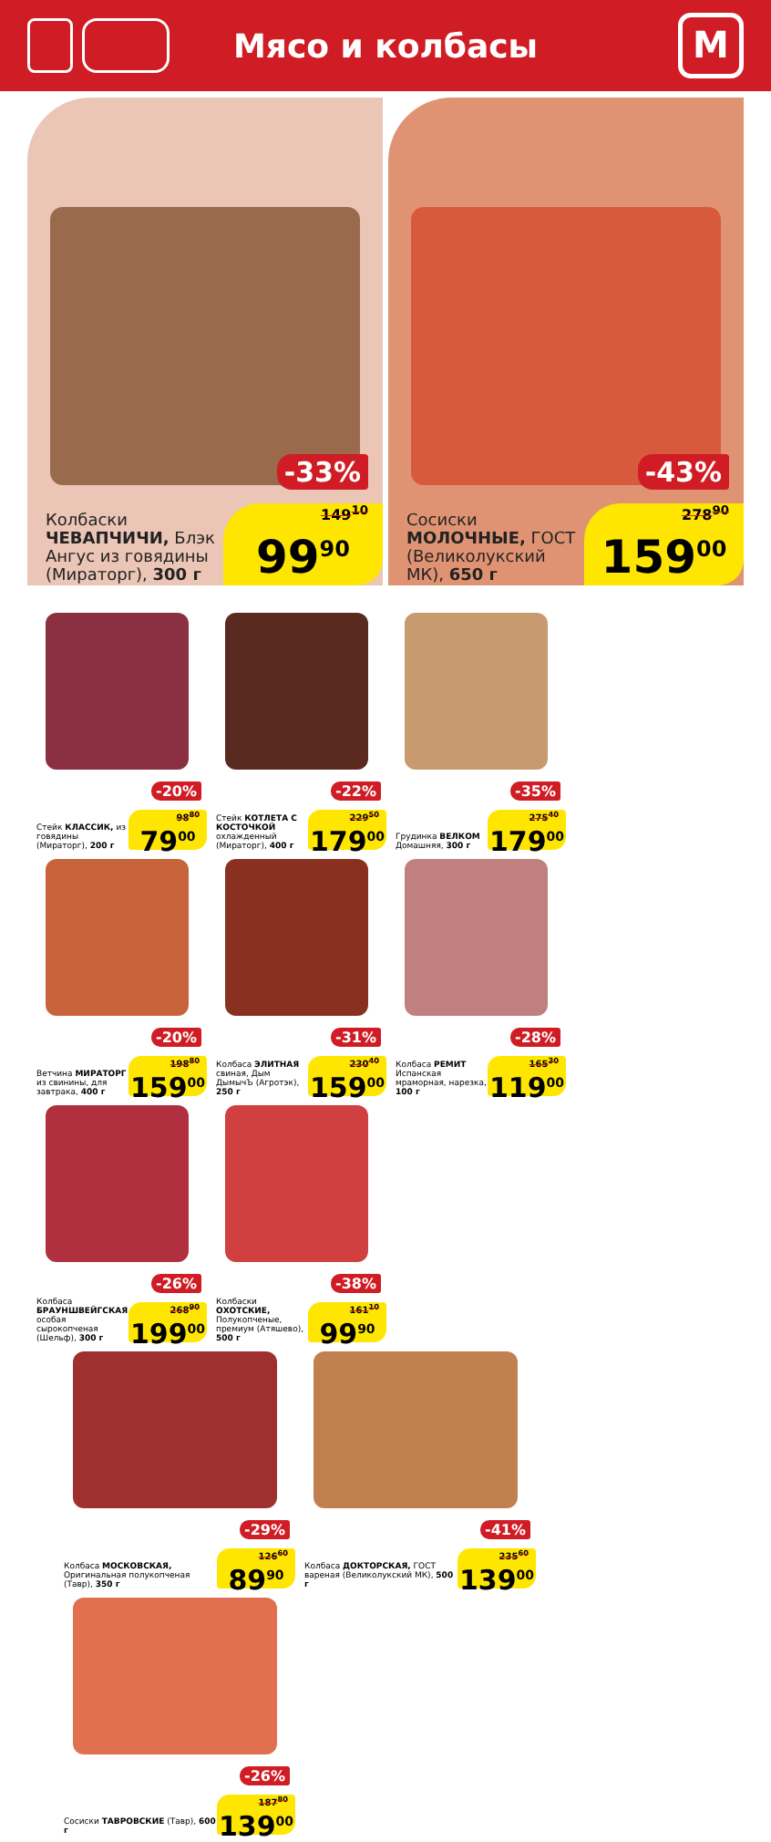Мясо и колбасы
М
-33%
Колбаски
ЧЕВАПЧИЧИ, Блэк Ангус из говядины (Мираторг), 300 г
149<sup>10</sup>
99<sup>90</sup>
-43%
Сосиски
МОЛОЧНЫЕ, ГОСТ (Великолукский МК), 650 г
278<sup>90</sup>
159<sup>00</sup>
-20%
Стейк КЛАССИК, из говядины (Мираторг), 200 г
98<sup>80</sup>
79<sup>00</sup>
-22%
Стейк КОТЛЕТА С КОСТОЧКОЙ охлажденный (Мираторг), 400 г
229<sup>50</sup>
179<sup>00</sup>
-35%
Грудинка ВЕЛКОМ Домашняя, 300 г
275<sup>40</sup>
179<sup>00</sup>
-20%
Ветчина МИРАТОРГ из свинины, для завтрака, 400 г
198<sup>80</sup>
159<sup>00</sup>
-31%
Колбаса ЭЛИТНАЯ свиная, Дым ДымычЪ (Агротэк), 250 г
230<sup>40</sup>
159<sup>00</sup>
-28%
Колбаса РЕМИТ Испанская мраморная, нарезка, 100 г
165<sup>30</sup>
119<sup>00</sup>
-26%
Колбаса БРАУНШВЕЙГСКАЯ особая сырокопченая (Шельф), 300 г
268<sup>90</sup>
199<sup>00</sup>
-38%
Колбаски ОХОТСКИЕ, Полукопченые, премиум (Атяшево), 500 г
161<sup>10</sup>
99<sup>90</sup>
-29%
Колбаса МОСКОВСКАЯ, Оригинальная полукопченая (Тавр), 350 г
126<sup>60</sup>
89<sup>90</sup>
-41%
Колбаса ДОКТОРСКАЯ, ГОСТ вареная (Великолукский МК), 500 г
235<sup>60</sup>
139<sup>00</sup>
-26%
Сосиски ТАВРОВСКИЕ (Тавр), 600 г
187<sup>80</sup>
139<sup>00</sup>